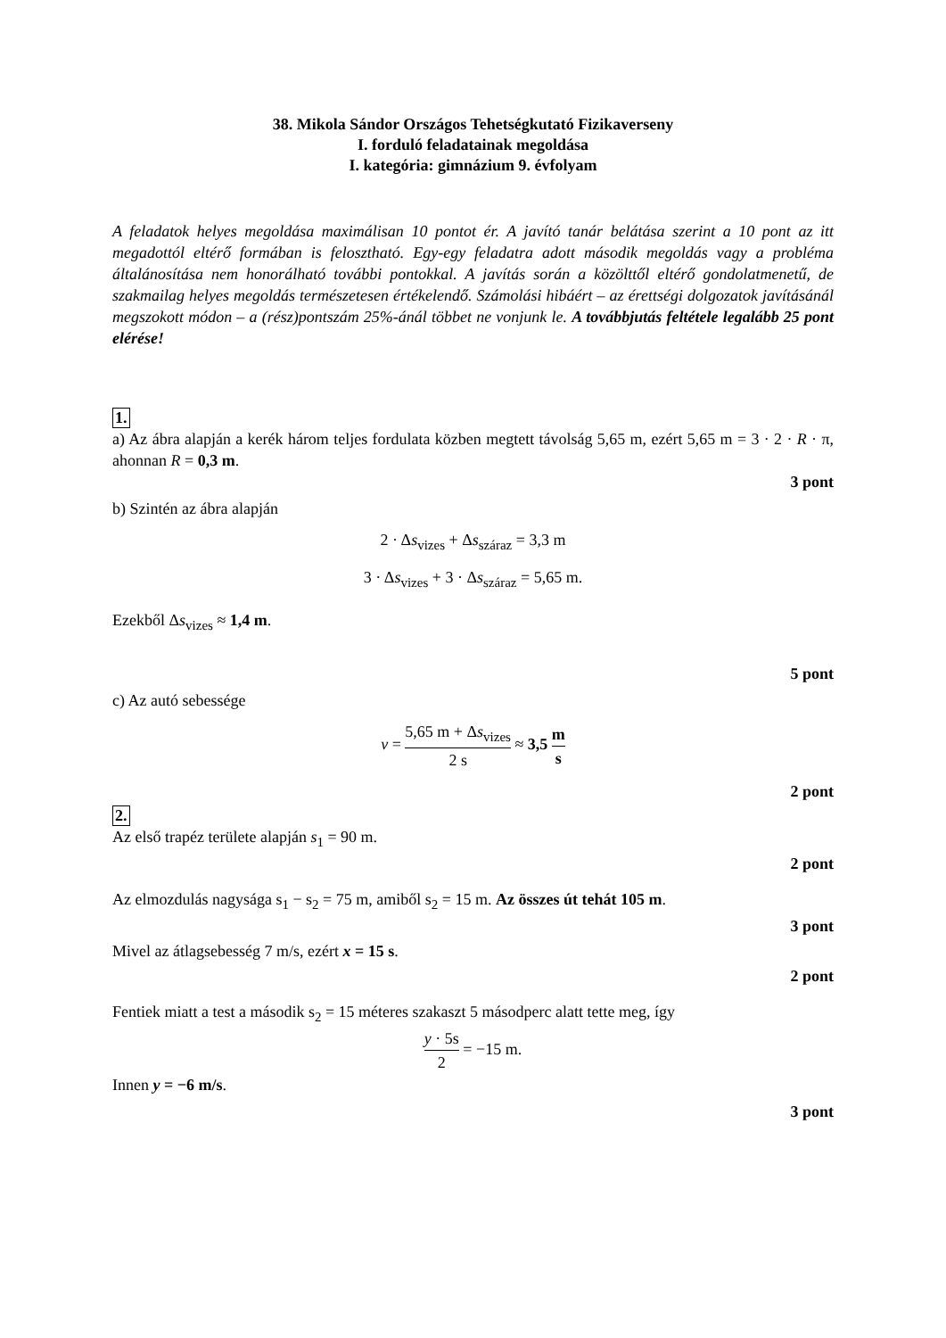38. Mikola Sándor Országos Tehetségkutató Fizikaverseny
I. forduló feladatainak megoldása
I. kategória: gimnázium 9. évfolyam
A feladatok helyes megoldása maximálisan 10 pontot ér. A javító tanár belátása szerint a 10 pont az itt megadottól eltérő formában is felosztható. Egy-egy feladatra adott második megoldás vagy a probléma általánosítása nem honorálható további pontokkal. A javítás során a közölttől eltérő gondolatmenetű, de szakmailag helyes megoldás természetesen értékelendő. Számolási hibáért – az érettségi dolgozatok javításánál megszokott módon – a (rész)pontszám 25%-ánál többet ne vonjunk le. A továbbjutás feltétele legalább 25 pont elérése!
1.
a) Az ábra alapján a kerék három teljes fordulata közben megtett távolság 5,65 m, ezért 5,65 m = 3 · 2 · R · π, ahonnan R = 0,3 m.
3 pont
b) Szintén az ábra alapján
2 · Δs<sub>vizes</sub> + Δs<sub>száraz</sub> = 3,3 m
3 · Δs<sub>vizes</sub> + 3 · Δs<sub>száraz</sub> = 5,65 m.
Ezekből Δs<sub>vizes</sub> ≈ 1,4 m.
5 pont
c) Az autó sebessége
v = 5,65 m + Δs<sub>vizes</sub> 2 s ≈ 3,5 m s
2 pont
2.
Az első trapéz területe alapján s<sub>1</sub> = 90 m.
2 pont
Az elmozdulás nagysága s<sub>1</sub> − s<sub>2</sub> = 75 m, amiből s<sub>2</sub> = 15 m. Az összes út tehát 105 m.
3 pont
Mivel az átlagsebesség 7 m/s, ezért x = 15 s.
2 pont
Fentiek miatt a test a második s<sub>2</sub> = 15 méteres szakaszt 5 másodperc alatt tette meg, így
y · 5s 2 = −15 m.
Innen y = −6 m/s.
3 pont